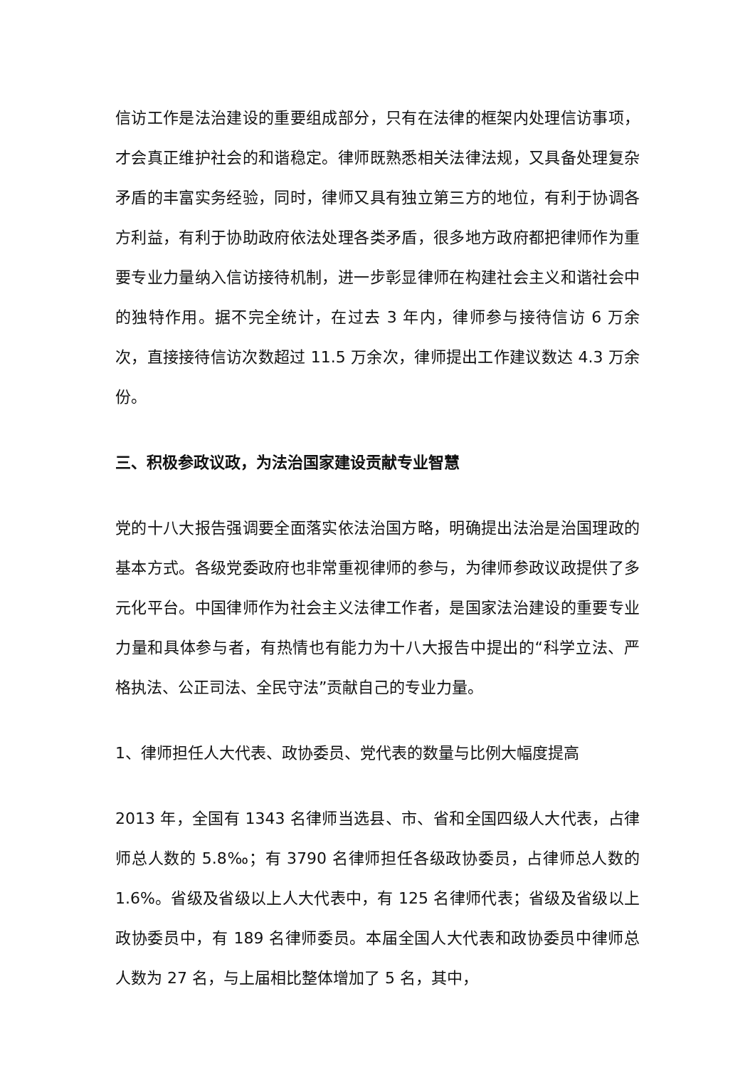信访工作是法治建设的重要组成部分，只有在法律的框架内处理信访事项，才会真正维护社会的和谐稳定。律师既熟悉相关法律法规，又具备处理复杂矛盾的丰富实务经验，同时，律师又具有独立第三方的地位，有利于协调各方利益，有利于协助政府依法处理各类矛盾，很多地方政府都把律师作为重要专业力量纳入信访接待机制，进一步彰显律师在构建社会主义和谐社会中的独特作用。据不完全统计，在过去 3 年内，律师参与接待信访 6 万余次，直接接待信访次数超过 11.5 万余次，律师提出工作建议数达 4.3 万余份。
三、积极参政议政，为法治国家建设贡献专业智慧
党的十八大报告强调要全面落实依法治国方略，明确提出法治是治国理政的基本方式。各级党委政府也非常重视律师的参与，为律师参政议政提供了多元化平台。中国律师作为社会主义法律工作者，是国家法治建设的重要专业力量和具体参与者，有热情也有能力为十八大报告中提出的“科学立法、严格执法、公正司法、全民守法”贡献自己的专业力量。
1、律师担任人大代表、政协委员、党代表的数量与比例大幅度提高
2013 年，全国有 1343 名律师当选县、市、省和全国四级人大代表，占律师总人数的 5.8‰；有 3790 名律师担任各级政协委员，占律师总人数的 1.6%。省级及省级以上人大代表中，有 125 名律师代表；省级及省级以上政协委员中，有 189 名律师委员。本届全国人大代表和政协委员中律师总人数为 27 名，与上届相比整体增加了 5 名，其中，